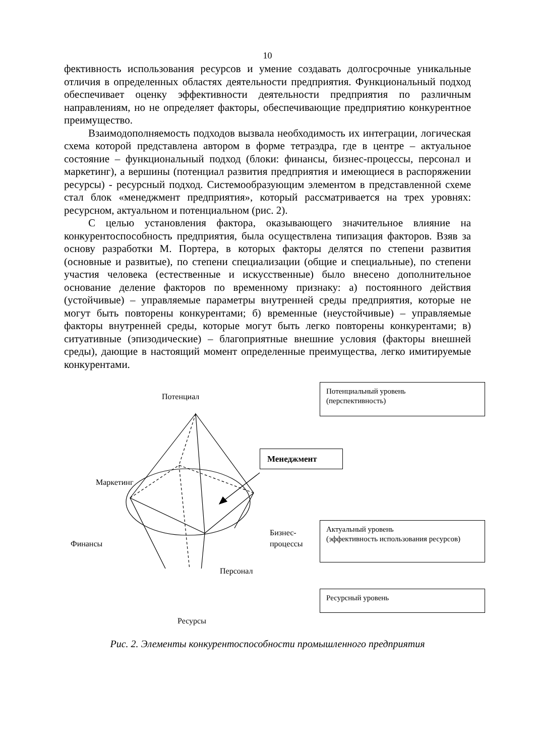10
фективность использования ресурсов и умение создавать долгосрочные уникальные отличия в определенных областях деятельности предприятия. Функциональный подход обеспечивает оценку эффективности деятельности предприятия по различным направлениям, но не определяет факторы, обеспечивающие предприятию конкурентное преимущество.
Взаимодополняемость подходов вызвала необходимость их интеграции, логическая схема которой представлена автором в форме тетраэдра, где в центре – актуальное состояние – функциональный подход (блоки: финансы, бизнес-процессы, персонал и маркетинг), а вершины (потенциал развития предприятия и имеющиеся в распоряжении ресурсы) - ресурсный подход. Системообразующим элементом в представленной схеме стал блок «менеджмент предприятия», который рассматривается на трех уровнях: ресурсном, актуальном и потенциальном (рис. 2).
С целью установления фактора, оказывающего значительное влияние на конкурентоспособность предприятия, была осуществлена типизация факторов. Взяв за основу разработки М. Портера, в которых факторы делятся по степени развития (основные и развитые), по степени специализации (общие и специальные), по степени участия человека (естественные и искусственные) было внесено дополнительное основание деление факторов по временному признаку: а) постоянного действия (устойчивые) – управляемые параметры внутренней среды предприятия, которые не могут быть повторены конкурентами; б) временные (неустойчивые) – управляемые факторы внутренней среды, которые могут быть легко повторены конкурентами; в) ситуативные (эпизодические) – благоприятные внешние условия (факторы внешней среды), дающие в настоящий момент определенные преимущества, легко имитируемые конкурентами.
Потенциал
Маркетинг
Финансы
Бизнес-
процессы
Персонал
Потенциальный уровень
(перспективность)
Менеджмент
Актуальный уровень
(эффективность использования ресурсов)
Ресурсный уровень
Ресурсы
Рис. 2. Элементы конкурентоспособности промышленного предприятия